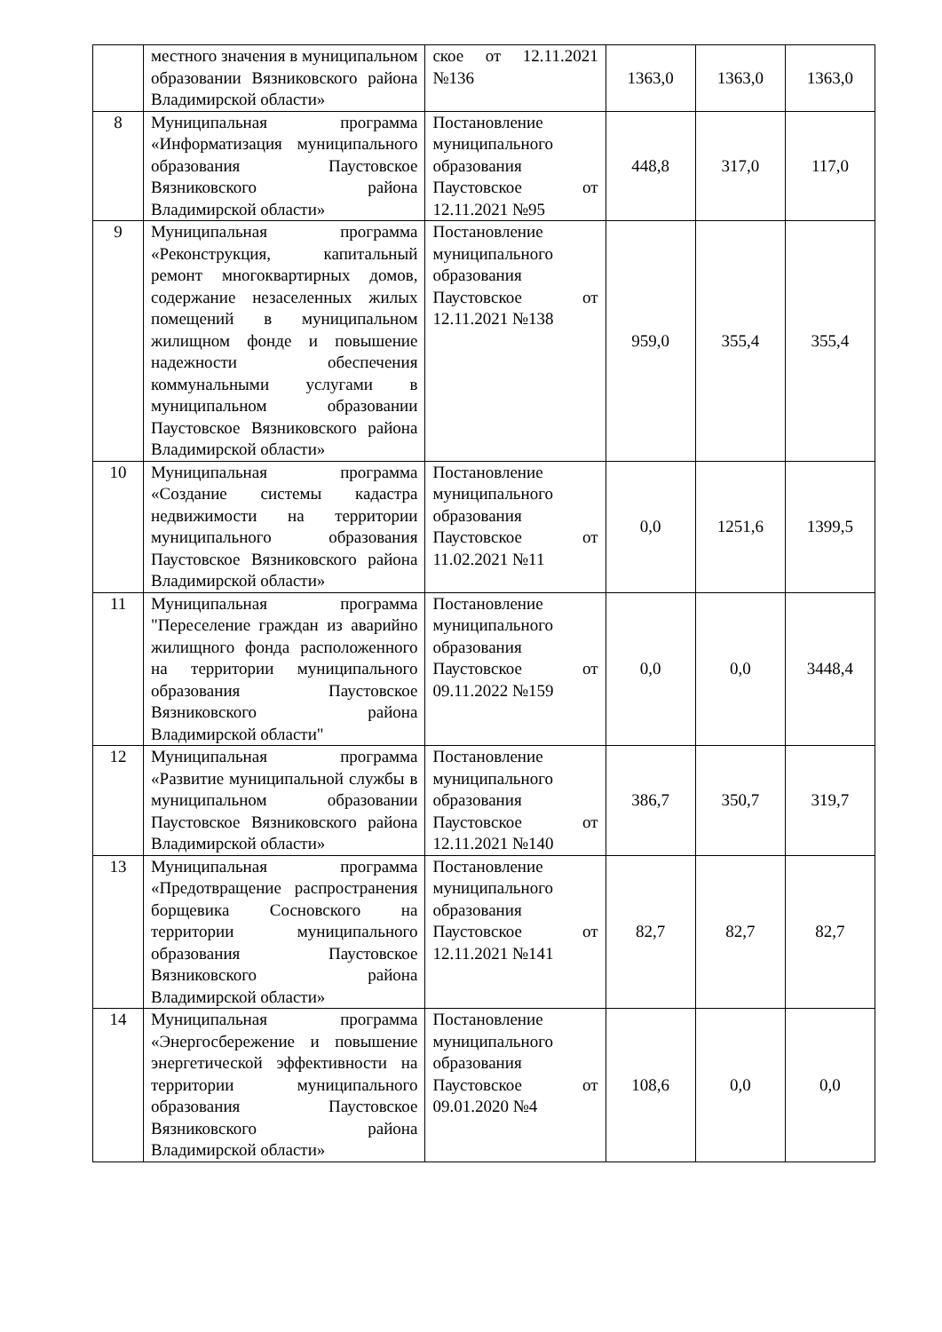| | местного значения в муниципальном образовании Вязниковского района Владимирской области» | ское от 12.11.2021 №136 | 1363,0 | 1363,0 | 1363,0 |
| 8 | Муниципальная программа «Информатизация муниципального образования Паустовское Вязниковского района Владимирской области» | Постановление муниципального образования Паустовское от 12.11.2021 №95 | 448,8 | 317,0 | 117,0 |
| 9 | Муниципальная программа «Реконструкция, капитальный ремонт многоквартирных домов, содержание незаселенных жилых помещений в муниципальном жилищном фонде и повышение надежности обеспечения коммунальными услугами в муниципальном образовании Паустовское Вязниковского района Владимирской области» | Постановление муниципального образования Паустовское от 12.11.2021 №138 | 959,0 | 355,4 | 355,4 |
| 10 | Муниципальная программа «Создание системы кадастра недвижимости на территории муниципального образования Паустовское Вязниковского района Владимирской области» | Постановление муниципального образования Паустовское от 11.02.2021 №11 | 0,0 | 1251,6 | 1399,5 |
| 11 | Муниципальная программа "Переселение граждан из аварийно жилищного фонда расположенного на территории муниципального образования Паустовское Вязниковского района Владимирской области" | Постановление муниципального образования Паустовское от 09.11.2022 №159 | 0,0 | 0,0 | 3448,4 |
| 12 | Муниципальная программа «Развитие муниципальной службы в муниципальном образовании Паустовское Вязниковского района Владимирской области» | Постановление муниципального образования Паустовское от 12.11.2021 №140 | 386,7 | 350,7 | 319,7 |
| 13 | Муниципальная программа «Предотвращение распространения борщевика Сосновского на территории муниципального образования Паустовское Вязниковского района Владимирской области» | Постановление муниципального образования Паустовское от 12.11.2021 №141 | 82,7 | 82,7 | 82,7 |
| 14 | Муниципальная программа «Энергосбережение и повышение энергетической эффективности на территории муниципального образования Паустовское Вязниковского района Владимирской области» | Постановление муниципального образования Паустовское от 09.01.2020 №4 | 108,6 | 0,0 | 0,0 |